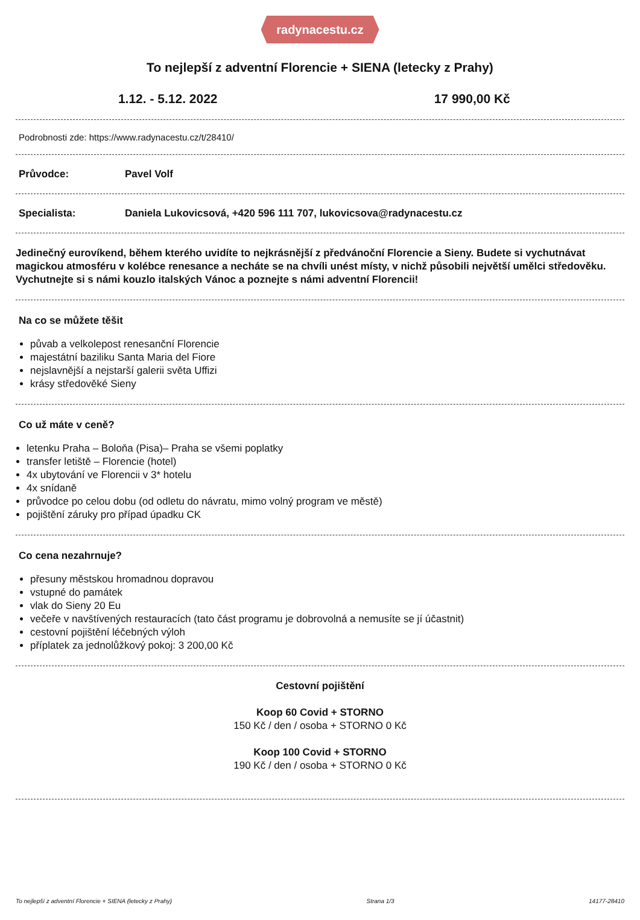radynacestu.cz
To nejlepší z adventní Florencie + SIENA (letecky z Prahy)
1.12. - 5.12. 2022 17 990,00 Kč
Podrobnosti zde: https://www.radynacestu.cz/t/28410/
Průvodce: Pavel Volf
Specialista: Daniela Lukovicsová, +420 596 111 707, lukovicsova@radynacestu.cz
Jedinečný eurovíkend, během kterého uvidíte to nejkrásnější z předvánoční Florencie a Sieny. Budete si vychutnávat magickou atmosféru v kolébce renesance a necháte se na chvíli unést místy, v nichž působili největší umělci středověku. Vychutnejte si s námi kouzlo italských Vánoc a poznejte s námi adventní Florencii!
Na co se můžete těšit
půvab a velkolepost renesanční Florencie
majestátní baziliku Santa Maria del Fiore
nejslavnější a nejstarší galerii světa Uffizi
krásy středověké Sieny
Co už máte v ceně?
letenku Praha – Boloňa (Pisa)– Praha se všemi poplatky
transfer letiště – Florencie (hotel)
4x ubytování ve Florencii v 3* hotelu
4x snídaně
průvodce po celou dobu (od odletu do návratu, mimo volný program ve městě)
pojištění záruky pro případ úpadku CK
Co cena nezahrnuje?
přesuny městskou hromadnou dopravou
vstupné do památek
vlak do Sieny 20 Eu
večeře v navštívených restauracích (tato část programu je dobrovolná a nemusíte se jí účastnit)
cestovní pojištění léčebných výloh
příplatek za jednolůžkový pokoj: 3 200,00 Kč
Cestovní pojištění
Koop 60 Covid + STORNO
150 Kč / den / osoba + STORNO 0 Kč
Koop 100 Covid + STORNO
190 Kč / den / osoba + STORNO 0 Kč
To nejlepší z adventní Florencie + SIENA (letecky z Prahy) Strana 1/3 14177-28410